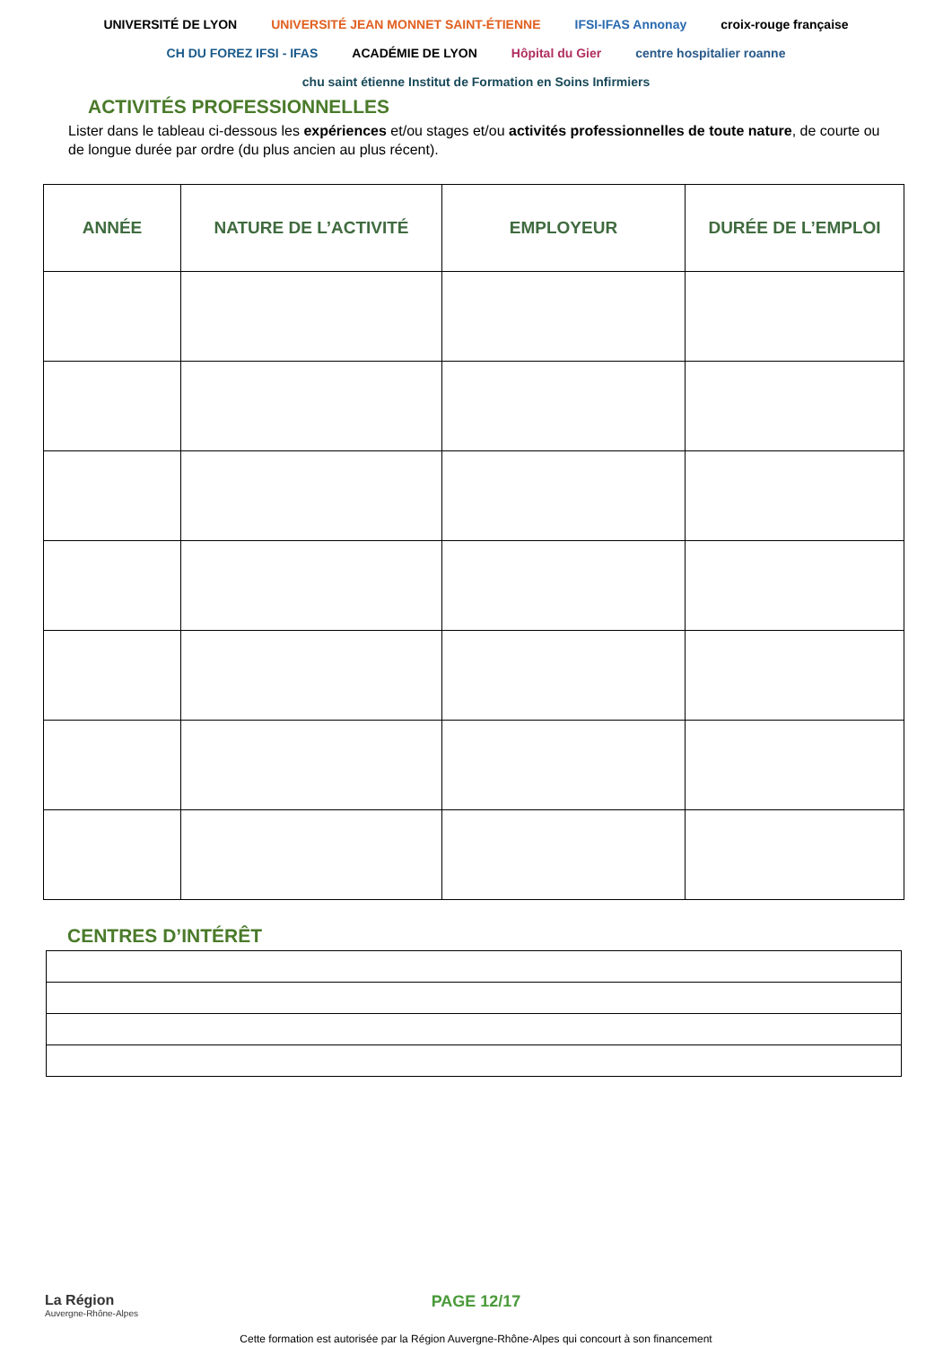UNIVERSITÉ DE LYON UNIVERSITÉ JEAN MONNET SAINT-ÉTIENNE IFSI-IFAS Annonay croix-rouge française CH DU FOREZ IFSI - IFAS ACADÉMIE DE LYON Hôpital du Gier centre hospitalier roanne chu saint étienne Institut de Formation en Soins Infirmiers
ACTIVITÉS PROFESSIONNELLES
Lister dans le tableau ci-dessous les expériences et/ou stages et/ou activités professionnelles de toute nature, de courte ou de longue durée par ordre (du plus ancien au plus récent).
| ANNÉE | NATURE DE L’ACTIVITÉ | EMPLOYEUR | DURÉE DE L’EMPLOI |
| --- | --- | --- | --- |
CENTRES D’INTÉRÊT
La Région
Auvergne-Rhône-Alpes
PAGE 12/17
Cette formation est autorisée par la Région Auvergne-Rhône-Alpes qui concourt à son financement